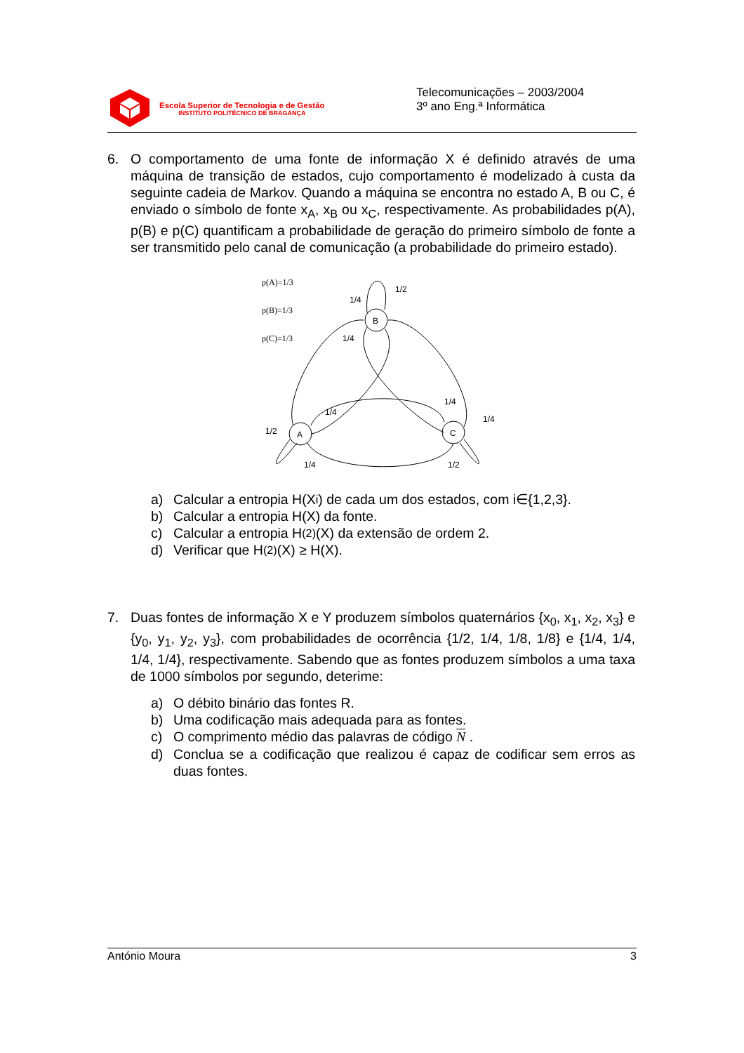Escola Superior de Tecnologia e de Gestão
INSTITUTO POLITÉCNICO DE BRAGANÇA
Telecomunicações – 2003/2004
3º ano Eng.ª Informática
6. O comportamento de uma fonte de informação X é definido através de uma máquina de transição de estados, cujo comportamento é modelizado à custa da seguinte cadeia de Markov. Quando a máquina se encontra no estado A, B ou C, é enviado o símbolo de fonte x<sub>A</sub>, x<sub>B</sub> ou x<sub>C</sub>, respectivamente. As probabilidades p(A), p(B) e p(C) quantificam a probabilidade de geração do primeiro símbolo de fonte a ser transmitido pelo canal de comunicação (a probabilidade do primeiro estado).
p(A)=1/3
p(B)=1/3
p(C)=1/3
1/4
1/2
1/4
1/4
1/4
1/4
1/2
1/4
1/2
B
A
C
a) Calcular a entropia H(X<sub>i</sub>) de cada um dos estados, com i∈{1,2,3}.
b) Calcular a entropia H(X) da fonte.
c) Calcular a entropia H<sup>(2)</sup>(X) da extensão de ordem 2.
d) Verificar que H<sup>(2)</sup>(X) ≥ H(X).
7. Duas fontes de informação X e Y produzem símbolos quaternários {x<sub>0</sub>, x<sub>1</sub>, x<sub>2</sub>, x<sub>3</sub>} e {y<sub>0</sub>, y<sub>1</sub>, y<sub>2</sub>, y<sub>3</sub>}, com probabilidades de ocorrência {1/2, 1/4, 1/8, 1/8} e {1/4, 1/4, 1/4, 1/4}, respectivamente. Sabendo que as fontes produzem símbolos a uma taxa de 1000 símbolos por segundo, deterime:
a) O débito binário das fontes R.
b) Uma codificação mais adequada para as fontes.
c) O comprimento médio das palavras de código N .
d) Conclua se a codificação que realizou é capaz de codificar sem erros as duas fontes.
António Moura 3